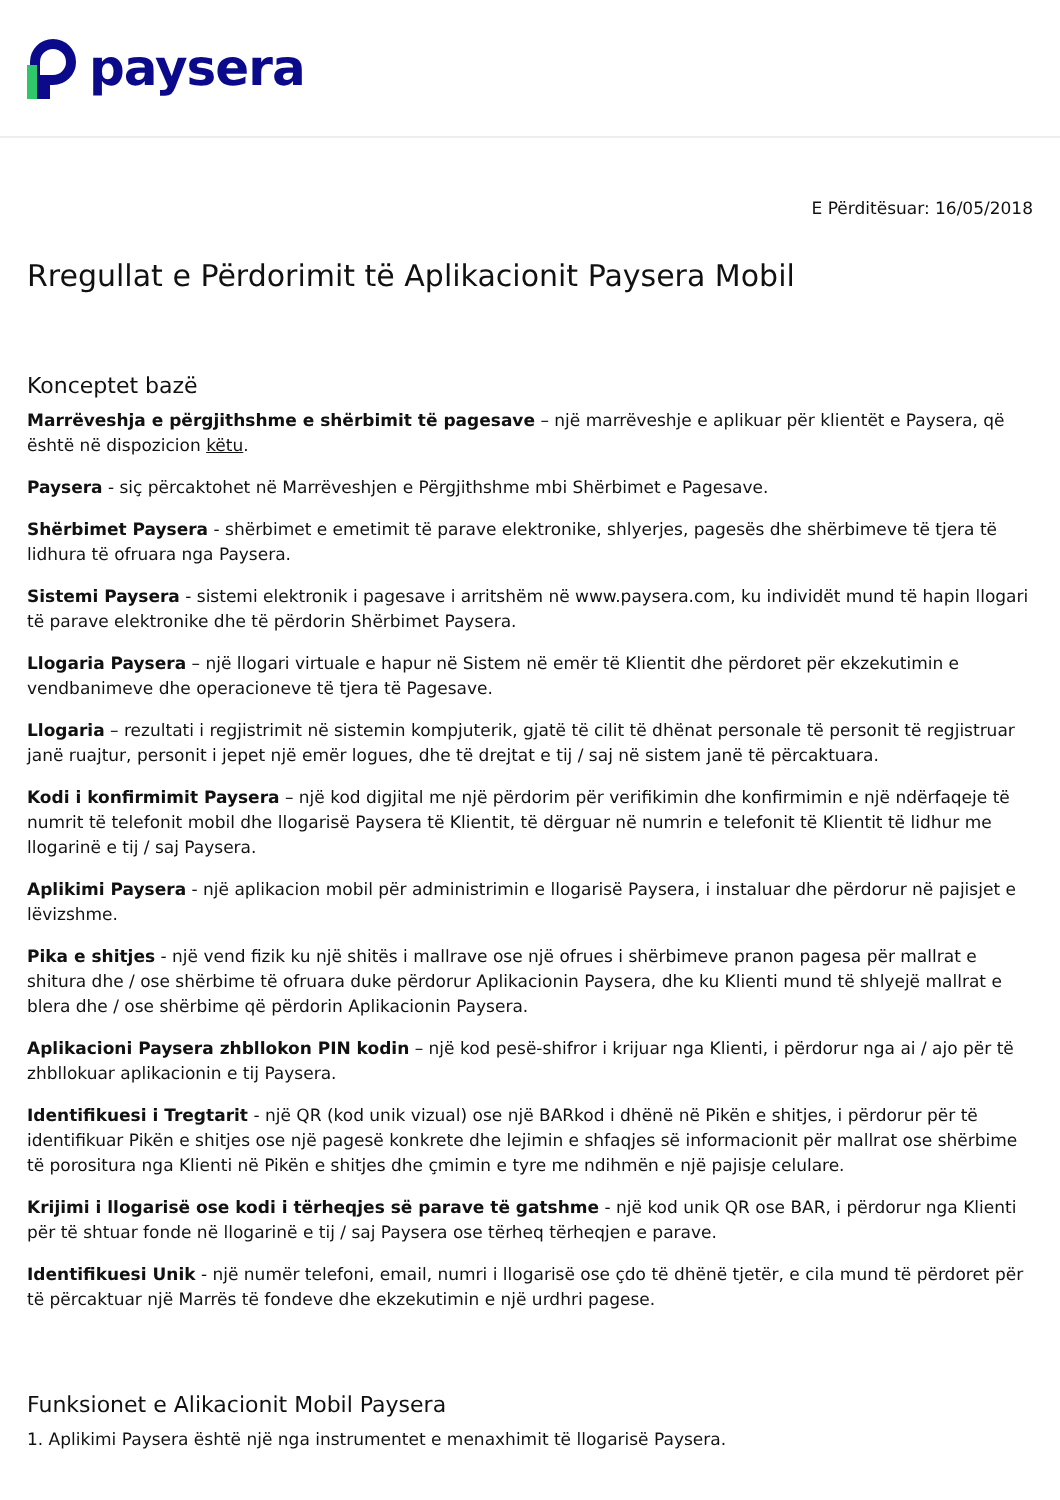paysera
E Përditësuar: 16/05/2018
Rregullat e Përdorimit të Aplikacionit Paysera Mobil
Konceptet bazë
Marrëveshja e përgjithshme e shërbimit të pagesave – një marrëveshje e aplikuar për klientët e Paysera, që është në dispozicion këtu.
Paysera - siç përcaktohet në Marrëveshjen e Përgjithshme mbi Shërbimet e Pagesave.
Shërbimet Paysera - shërbimet e emetimit të parave elektronike, shlyerjes, pagesës dhe shërbimeve të tjera të lidhura të ofruara nga Paysera.
Sistemi Paysera - sistemi elektronik i pagesave i arritshëm në www.paysera.com, ku individët mund të hapin llogari të parave elektronike dhe të përdorin Shërbimet Paysera.
Llogaria Paysera – një llogari virtuale e hapur në Sistem në emër të Klientit dhe përdoret për ekzekutimin e vendbanimeve dhe operacioneve të tjera të Pagesave.
Llogaria – rezultati i regjistrimit në sistemin kompjuterik, gjatë të cilit të dhënat personale të personit të regjistruar janë ruajtur, personit i jepet një emër logues, dhe të drejtat e tij / saj në sistem janë të përcaktuara.
Kodi i konfirmimit Paysera – një kod digjital me një përdorim për verifikimin dhe konfirmimin e një ndërfaqeje të numrit të telefonit mobil dhe llogarisë Paysera të Klientit, të dërguar në numrin e telefonit të Klientit të lidhur me llogarinë e tij / saj Paysera.
Aplikimi Paysera - një aplikacion mobil për administrimin e llogarisë Paysera, i instaluar dhe përdorur në pajisjet e lëvizshme.
Pika e shitjes - një vend fizik ku një shitës i mallrave ose një ofrues i shërbimeve pranon pagesa për mallrat e shitura dhe / ose shërbime të ofruara duke përdorur Aplikacionin Paysera, dhe ku Klienti mund të shlyejë mallrat e blera dhe / ose shërbime që përdorin Aplikacionin Paysera.
Aplikacioni Paysera zhbllokon PIN kodin – një kod pesë-shifror i krijuar nga Klienti, i përdorur nga ai / ajo për të zhbllokuar aplikacionin e tij Paysera.
Identifikuesi i Tregtarit - një QR (kod unik vizual) ose një BARkod i dhënë në Pikën e shitjes, i përdorur për të identifikuar Pikën e shitjes ose një pagesë konkrete dhe lejimin e shfaqjes së informacionit për mallrat ose shërbime të porositura nga Klienti në Pikën e shitjes dhe çmimin e tyre me ndihmën e një pajisje celulare.
Krijimi i llogarisë ose kodi i tërheqjes së parave të gatshme - një kod unik QR ose BAR, i përdorur nga Klienti për të shtuar fonde në llogarinë e tij / saj Paysera ose tërheq tërheqjen e parave.
Identifikuesi Unik - një numër telefoni, email, numri i llogarisë ose çdo të dhënë tjetër, e cila mund të përdoret për të përcaktuar një Marrës të fondeve dhe ekzekutimin e një urdhri pagese.
Funksionet e Alikacionit Mobil Paysera
1. Aplikimi Paysera është një nga instrumentet e menaxhimit të llogarisë Paysera.